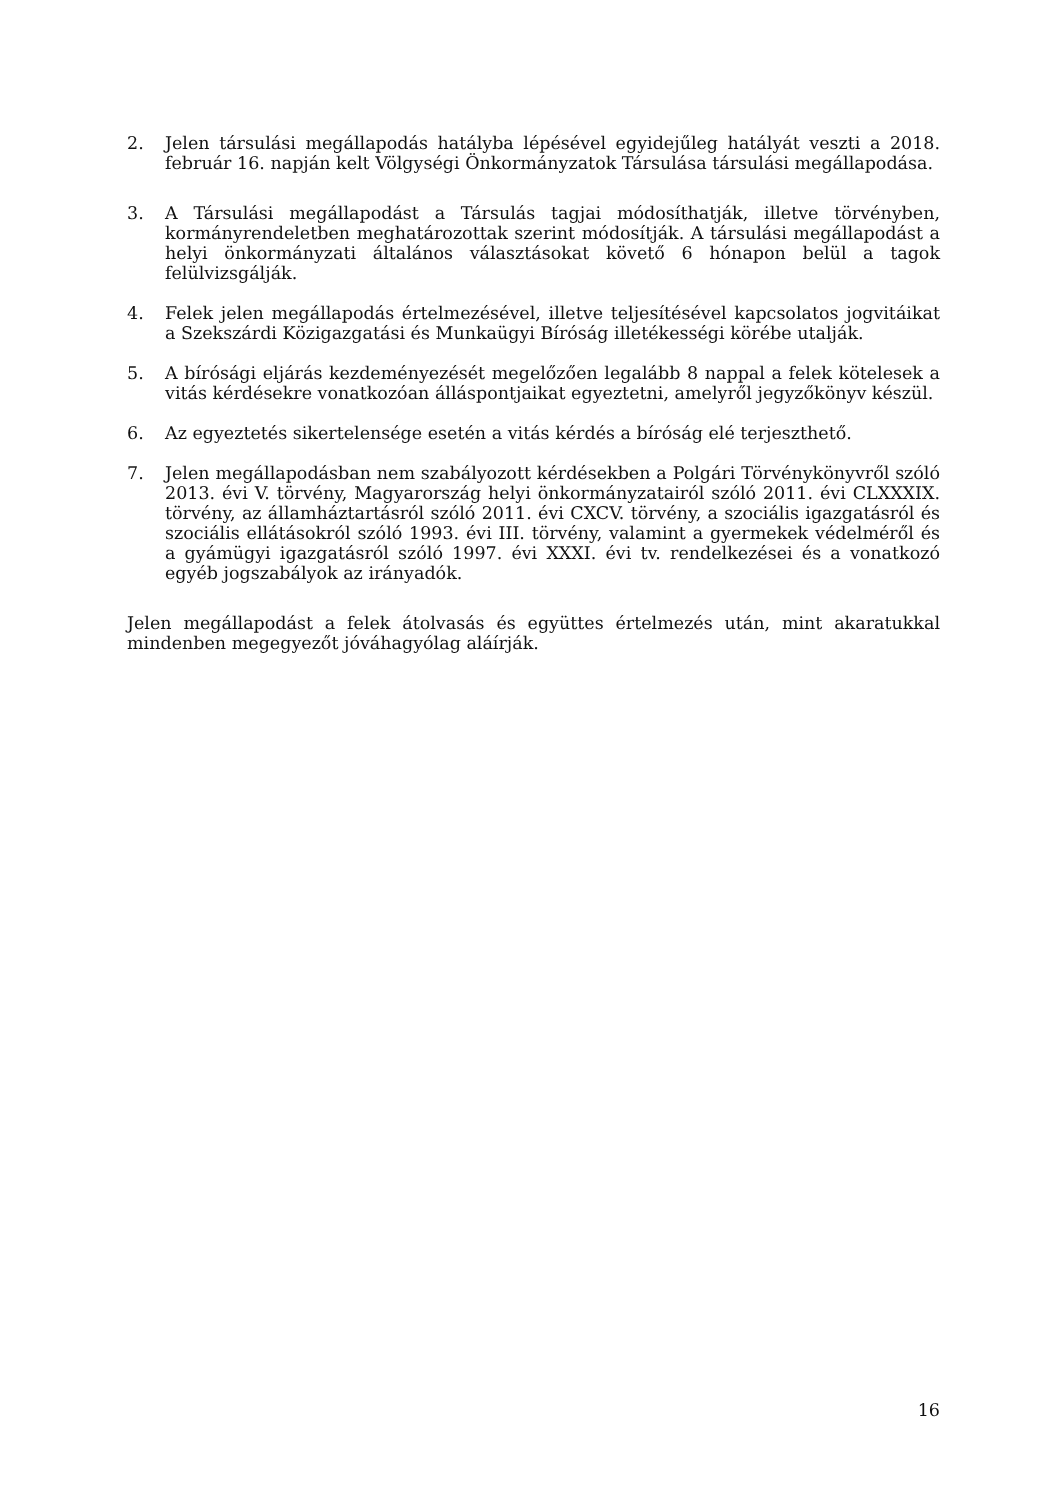2. Jelen társulási megállapodás hatályba lépésével egyidejűleg hatályát veszti a 2018. február 16. napján kelt Völgységi Önkormányzatok Társulása társulási megállapodása.
3. A Társulási megállapodást a Társulás tagjai módosíthatják, illetve törvényben, kormányrendeletben meghatározottak szerint módosítják. A társulási megállapodást a helyi önkormányzati általános választásokat követő 6 hónapon belül a tagok felülvizsgálják.
4. Felek jelen megállapodás értelmezésével, illetve teljesítésével kapcsolatos jogvitáikat a Szekszárdi Közigazgatási és Munkaügyi Bíróság illetékességi körébe utalják.
5. A bírósági eljárás kezdeményezését megelőzően legalább 8 nappal a felek kötelesek a vitás kérdésekre vonatkozóan álláspontjaikat egyeztetni, amelyről jegyzőkönyv készül.
6. Az egyeztetés sikertelensége esetén a vitás kérdés a bíróság elé terjeszthető.
7. Jelen megállapodásban nem szabályozott kérdésekben a Polgári Törvénykönyvről szóló 2013. évi V. törvény, Magyarország helyi önkormányzatairól szóló 2011. évi CLXXXIX. törvény, az államháztartásról szóló 2011. évi CXCV. törvény, a szociális igazgatásról és szociális ellátásokról szóló 1993. évi III. törvény, valamint a gyermekek védelméről és a gyámügyi igazgatásról szóló 1997. évi XXXI. évi tv. rendelkezései és a vonatkozó egyéb jogszabályok az irányadók.
Jelen megállapodást a felek átolvasás és együttes értelmezés után, mint akaratukkal mindenben megegyezőt jóváhagyólag aláírják.
16